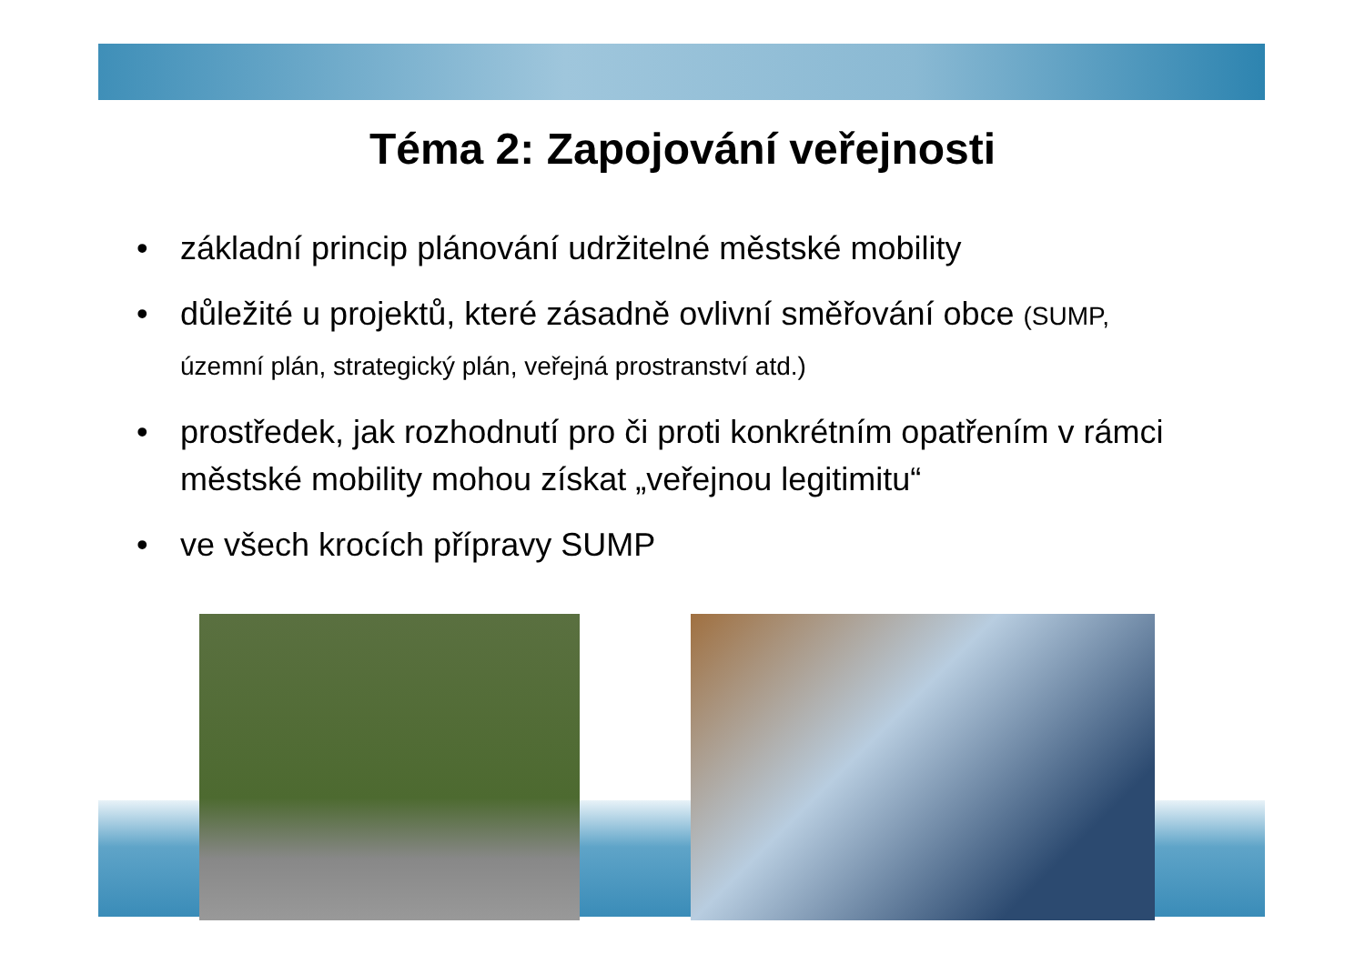Téma 2: Zapojování veřejnosti
• základní princip plánování udržitelné městské mobility
• důležité u projektů, které zásadně ovlivní směřování obce (SUMP, územní plán, strategický plán, veřejná prostranství atd.)
• prostředek, jak rozhodnutí pro či proti konkrétním opatřením v rámci městské mobility mohou získat „veřejnou legitimitu“
• ve všech krocích přípravy SUMP